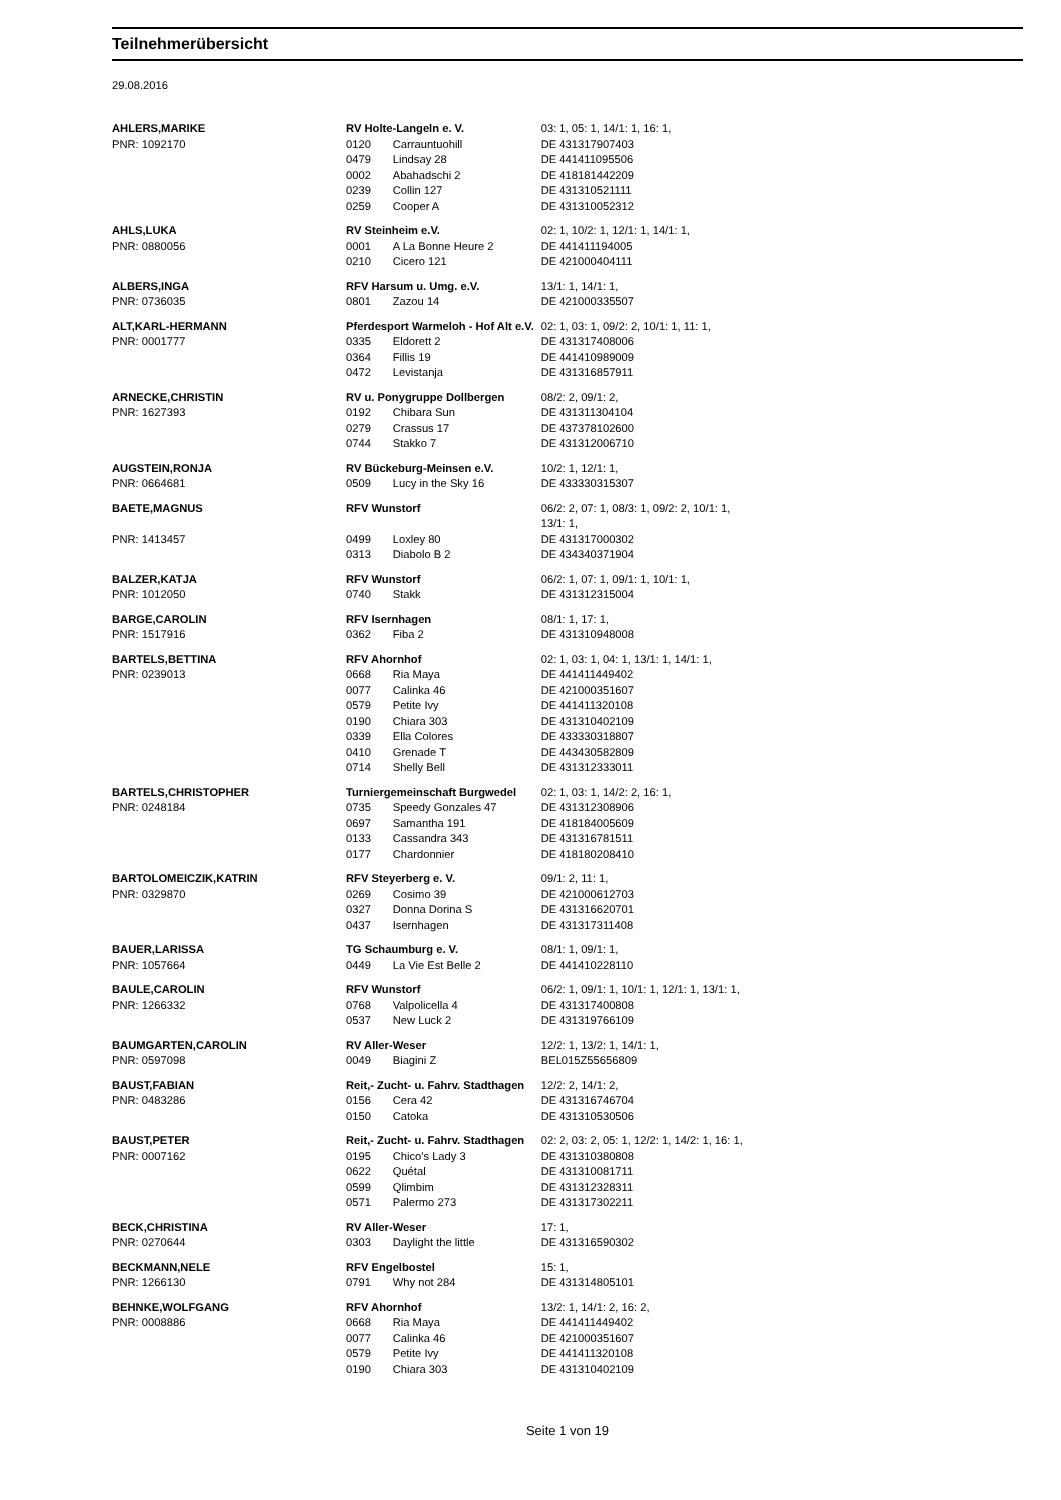Teilnehmerübersicht
29.08.2016
| AHLERS,MARIKE | RV Holte-Langeln e. V. | | 03: 1, 05: 1, 14/1: 1, 16: 1, |
| PNR: 1092170 | 0120 | Carrauntuohill | DE 431317907403 |
| | 0479 | Lindsay 28 | DE 441411095506 |
| | 0002 | Abahadschi 2 | DE 418181442209 |
| | 0239 | Collin 127 | DE 431310521111 |
| | 0259 | Cooper A | DE 431310052312 |
| AHLS,LUKA | RV Steinheim e.V. | | 02: 1, 10/2: 1, 12/1: 1, 14/1: 1, |
| PNR: 0880056 | 0001 | A La Bonne Heure 2 | DE 441411194005 |
| | 0210 | Cicero 121 | DE 421000404111 |
| ALBERS,INGA | RFV Harsum u. Umg. e.V. | | 13/1: 1, 14/1: 1, |
| PNR: 0736035 | 0801 | Zazou 14 | DE 421000335507 |
| ALT,KARL-HERMANN | Pferdesport Warmeloh - Hof Alt e.V. | | 02: 1, 03: 1, 09/2: 2, 10/1: 1, 11: 1, |
| PNR: 0001777 | 0335 | Eldorett 2 | DE 431317408006 |
| | 0364 | Fillis 19 | DE 441410989009 |
| | 0472 | Levistanja | DE 431316857911 |
| ARNECKE,CHRISTIN | RV u. Ponygruppe Dollbergen | | 08/2: 2, 09/1: 2, |
| PNR: 1627393 | 0192 | Chibara Sun | DE 431311304104 |
| | 0279 | Crassus 17 | DE 437378102600 |
| | 0744 | Stakko 7 | DE 431312006710 |
| AUGSTEIN,RONJA | RV Bückeburg-Meinsen e.V. | | 10/2: 1, 12/1: 1, |
| PNR: 0664681 | 0509 | Lucy in the Sky 16 | DE 433330315307 |
| BAETE,MAGNUS | RFV Wunstorf | | 06/2: 2, 07: 1, 08/3: 1, 09/2: 2, 10/1: 1, 13/1: 1, |
| PNR: 1413457 | 0499 | Loxley 80 | DE 431317000302 |
| | 0313 | Diabolo B 2 | DE 434340371904 |
| BALZER,KATJA | RFV Wunstorf | | 06/2: 1, 07: 1, 09/1: 1, 10/1: 1, |
| PNR: 1012050 | 0740 | Stakk | DE 431312315004 |
| BARGE,CAROLIN | RFV Isernhagen | | 08/1: 1, 17: 1, |
| PNR: 1517916 | 0362 | Fiba 2 | DE 431310948008 |
| BARTELS,BETTINA | RFV Ahornhof | | 02: 1, 03: 1, 04: 1, 13/1: 1, 14/1: 1, |
| PNR: 0239013 | 0668 | Ria Maya | DE 441411449402 |
| | 0077 | Calinka 46 | DE 421000351607 |
| | 0579 | Petite Ivy | DE 441411320108 |
| | 0190 | Chiara 303 | DE 431310402109 |
| | 0339 | Ella Colores | DE 433330318807 |
| | 0410 | Grenade T | DE 443430582809 |
| | 0714 | Shelly Bell | DE 431312333011 |
| BARTELS,CHRISTOPHER | Turniergemeinschaft Burgwedel | | 02: 1, 03: 1, 14/2: 2, 16: 1, |
| PNR: 0248184 | 0735 | Speedy Gonzales 47 | DE 431312308906 |
| | 0697 | Samantha 191 | DE 418184005609 |
| | 0133 | Cassandra 343 | DE 431316781511 |
| | 0177 | Chardonnier | DE 418180208410 |
| BARTOLOMEICZIK,KATRIN | RFV Steyerberg e. V. | | 09/1: 2, 11: 1, |
| PNR: 0329870 | 0269 | Cosimo 39 | DE 421000612703 |
| | 0327 | Donna Dorina S | DE 431316620701 |
| | 0437 | Isernhagen | DE 431317311408 |
| BAUER,LARISSA | TG Schaumburg e. V. | | 08/1: 1, 09/1: 1, |
| PNR: 1057664 | 0449 | La Vie Est Belle 2 | DE 441410228110 |
| BAULE,CAROLIN | RFV Wunstorf | | 06/2: 1, 09/1: 1, 10/1: 1, 12/1: 1, 13/1: 1, |
| PNR: 1266332 | 0768 | Valpolicella 4 | DE 431317400808 |
| | 0537 | New Luck 2 | DE 431319766109 |
| BAUMGARTEN,CAROLIN | RV Aller-Weser | | 12/2: 1, 13/2: 1, 14/1: 1, |
| PNR: 0597098 | 0049 | Biagini Z | BEL015Z55656809 |
| BAUST,FABIAN | Reit,- Zucht- u. Fahrv. Stadthagen | | 12/2: 2, 14/1: 2, |
| PNR: 0483286 | 0156 | Cera 42 | DE 431316746704 |
| | 0150 | Catoka | DE 431310530506 |
| BAUST,PETER | Reit,- Zucht- u. Fahrv. Stadthagen | | 02: 2, 03: 2, 05: 1, 12/2: 1, 14/2: 1, 16: 1, |
| PNR: 0007162 | 0195 | Chico's Lady 3 | DE 431310380808 |
| | 0622 | Quétal | DE 431310081711 |
| | 0599 | Qlimbim | DE 431312328311 |
| | 0571 | Palermo 273 | DE 431317302211 |
| BECK,CHRISTINA | RV Aller-Weser | | 17: 1, |
| PNR: 0270644 | 0303 | Daylight the little | DE 431316590302 |
| BECKMANN,NELE | RFV Engelbostel | | 15: 1, |
| PNR: 1266130 | 0791 | Why not 284 | DE 431314805101 |
| BEHNKE,WOLFGANG | RFV Ahornhof | | 13/2: 1, 14/1: 2, 16: 2, |
| PNR: 0008886 | 0668 | Ria Maya | DE 441411449402 |
| | 0077 | Calinka 46 | DE 421000351607 |
| | 0579 | Petite Ivy | DE 441411320108 |
| | 0190 | Chiara 303 | DE 431310402109 |
Seite 1 von 19